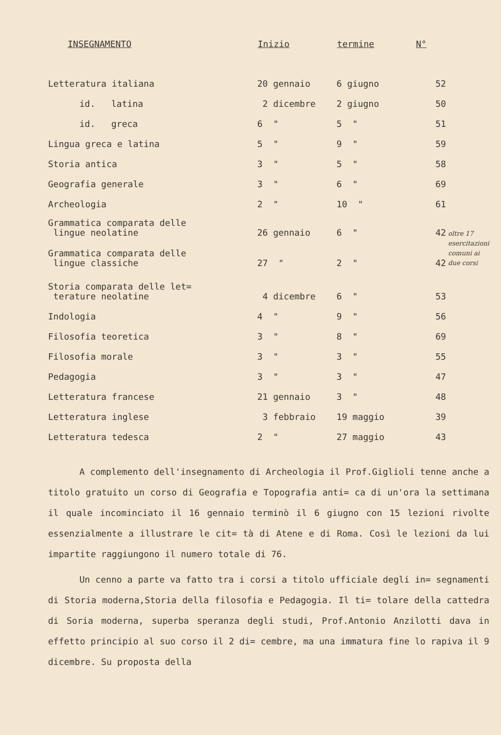| INSEGNAMENTO | Inizio | termine | N° | |
| --- | --- | --- | --- | --- |
| Letteratura italiana | 20 gennaio | 6 giugno | 52 | |
| id. latina | 2 dicembre | 2 giugno | 50 | |
| id. greca | 6 " | 5 " | 51 | |
| Lingua greca e latina | 5 " | 9 " | 59 | |
| Storia antica | 3 " | 5 " | 58 | |
| Geografia generale | 3 " | 6 " | 69 | |
| Archeologia | 2 " | 10 " | 61 | |
| Grammatica comparata delle lingue neolatine | 26 gennaio | 6 " | 42 | oltre 17 esercitazioni comuni ai due corsi |
| Grammatica comparata delle lingue classiche | 27 " | 2 " | 42 | |
| Storia comparata delle let= terature neolatine | 4 dicembre | 6 " | 53 | |
| Indologia | 4 " | 9 " | 56 | |
| Filosofia teoretica | 3 " | 8 " | 69 | |
| Filosofia morale | 3 " | 3 " | 55 | |
| Pedagogia | 3 " | 3 " | 47 | |
| Letteratura francese | 21 gennaio | 3 " | 48 | |
| Letteratura inglese | 3 febbraio | 19 maggio | 39 | |
| Letteratura tedesca | 2 " | 27 maggio | 43 | |
A complemento dell'insegnamento di Archeologia il Prof.Giglioli tenne anche a titolo gratuito un corso di Geografia e Topografia anti= ca di un'ora la settimana il quale incominciato il 16 gennaio terminò il 6 giugno con 15 lezioni rivolte essenzialmente a illustrare le cit= tà di Atene e di Roma. Così le lezioni da lui impartite raggiungono il numero totale di 76.
Un cenno a parte va fatto tra i corsi a titolo ufficiale degli in= segnamenti di Storia moderna,Storia della filosofia e Pedagogia. Il ti= tolare della cattedra di Soria moderna, superba speranza degli studi, Prof.Antonio Anzilotti dava in effetto principio al suo corso il 2 di= cembre, ma una immatura fine lo rapiva il 9 dicembre. Su proposta della